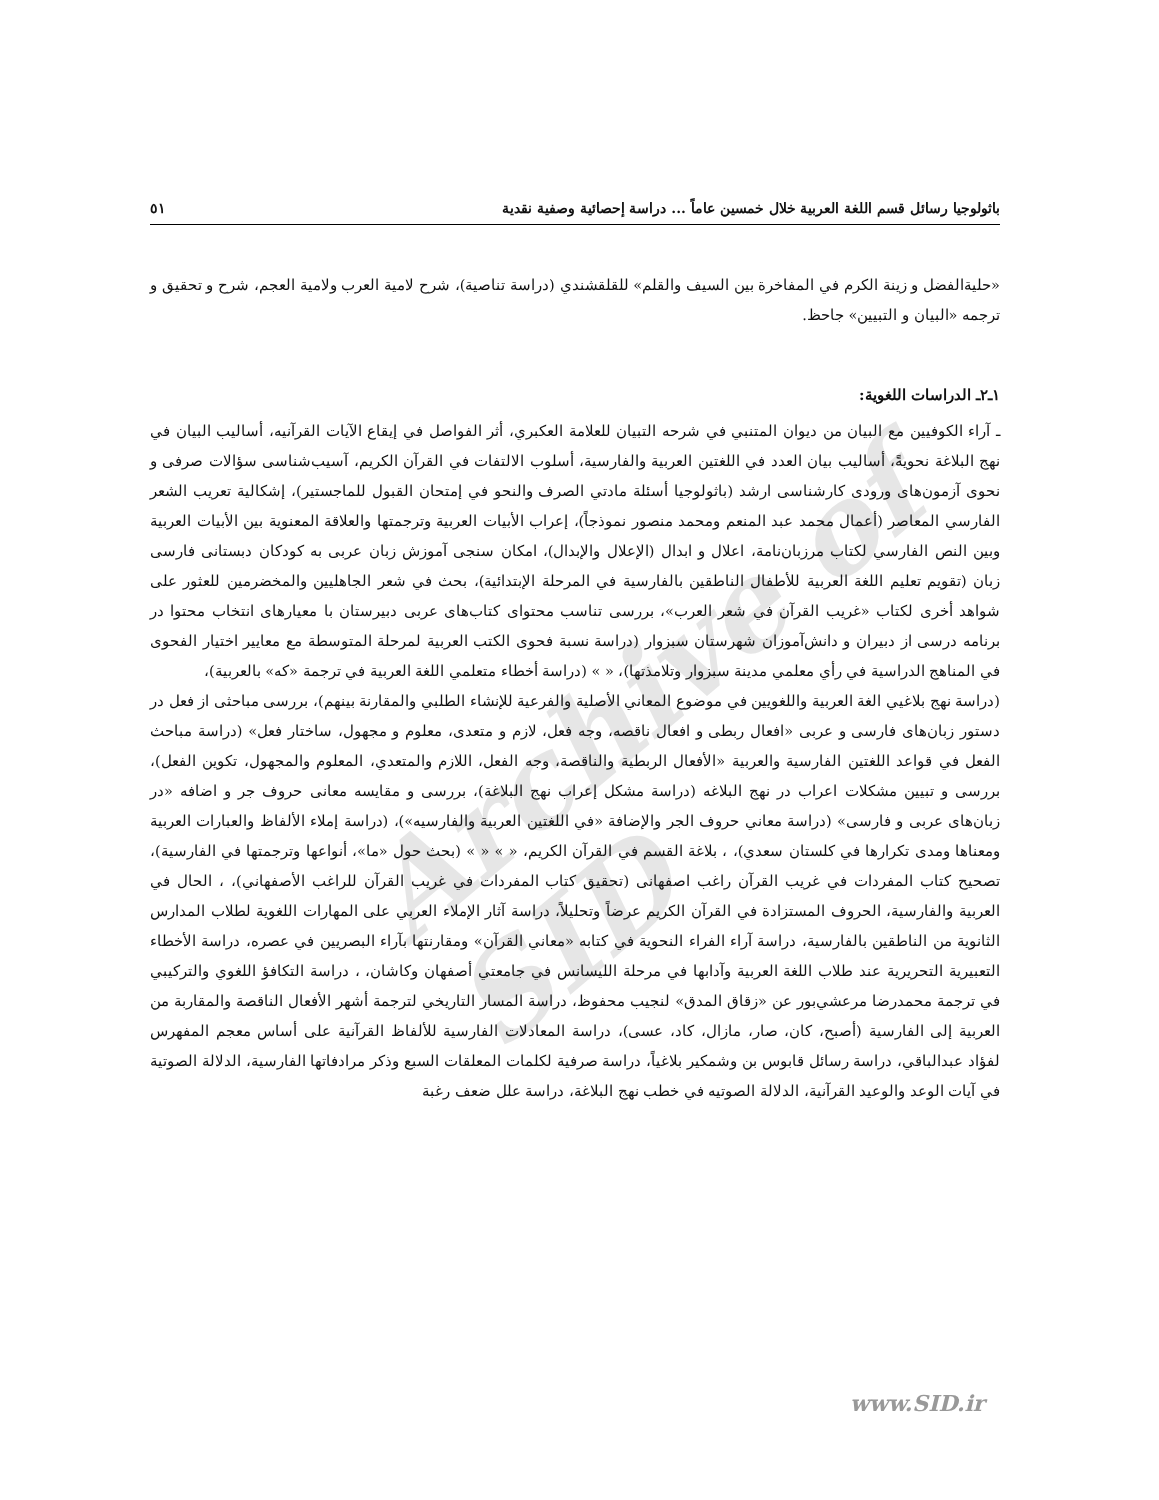Archive of SID
باثولوجيا رسائل قسم اللغة العربية خلال خمسين عاماً ... دراسة إحصائية وصفية نقدية ٥١
«حليةالفضل و زينة الكرم في المفاخرة بين السيف والقلم» للقلقشندي (دراسة تناصية)، شرح لامية العرب ولامية العجم، شرح و تحقيق و ترجمه «البيان و التبيين» جاحظ.
١ـ٢ـ الدراسات اللغوية:
ـ آراء الكوفيين مع البيان من ديوان المتنبي في شرحه التبيان للعلامة العكبري، أثر الفواصل في إيقاع الآيات القرآنيه، أساليب البيان في نهج البلاغة نحويةً، أساليب بيان العدد في اللغتين العربية والفارسية، أسلوب الالتفات في القرآن الكريم، آسيب‌شناسی سؤالات صرفی و نحوی آزمون‌های ورودی کارشناسی ارشد (باثولوجيا أسئلة مادتي الصرف والنحو في إمتحان القبول للماجستير)، إشكالية تعريب الشعر الفارسي المعاصر (أعمال محمد عبد المنعم ومحمد منصور نموذجاً)، إعراب الأبيات العربية وترجمتها والعلاقة المعنوية بين الأبيات العربية وبين النص الفارسي لكتاب مرزبان‌نامة، اعلال و ابدال (الإعلال والإبدال)، امکان سنجی آموزش زبان عربی به کودکان دبستانی فارسی زبان (تقويم تعليم اللغة العربية للأطفال الناطقين بالفارسية في المرحلة الإبتدائية)، بحث في شعر الجاهليين والمخضرمين للعثور على شواهد أخرى لكتاب «غريب القرآن في شعر العرب»، بررسی تناسب محتوای کتاب‌های عربی دبیرستان با معیارهای انتخاب محتوا در برنامه درسی از دبیران و دانش‌آموزان شهرستان سبزوار (دراسة نسبة فحوى الكتب العربية لمرحلة المتوسطة مع معايير اختيار الفحوى في المناهج الدراسية في رأي معلمي مدينة سبزوار وتلامذتها)، « » (دراسة أخطاء متعلمي اللغة العربية في ترجمة «كه» بالعربية)،
(دراسة نهج بلاغيي الغة العربية واللغويين في موضوع المعاني الأصلية والفرعية للإنشاء الطلبي والمقارنة بينهم)، بررسی مباحثی از فعل در دستور زبان‌های فارسی و عربی «افعال ربطی و افعال ناقصه، وجه فعل، لازم و متعدی، معلوم و مجهول، ساختار فعل» (دراسة مباحث الفعل في قواعد اللغتين الفارسية والعربية «الأفعال الربطية والناقصة، وجه الفعل، اللازم والمتعدي، المعلوم والمجهول، تكوين الفعل)، بررسی و تبیین مشکلات اعراب در نهج البلاغه (دراسة مشكل إعراب نهج البلاغة)، بررسی و مقایسه معانی حروف جر و اضافه «در زبان‌های عربی و فارسی» (دراسة معاني حروف الجر والإضافة «في اللغتين العربية والفارسيه»)، (دراسة إملاء الألفاظ والعبارات العربية ومعناها ومدى تكرارها في كلستان سعدي)، ، بلاغة القسم في القرآن الكريم، « » « » (بحث حول «ما»، أنواعها وترجمتها في الفارسية)، تصحيح كتاب المفردات في غريب القرآن راغب اصفهانى (تحقيق كتاب المفردات في غريب القرآن للراغب الأصفهاني)، ، الحال في العربية والفارسية، الحروف المستزادة في القرآن الكريم عرضاً وتحليلاً، دراسة آثار الإملاء العربي على المهارات اللغوية لطلاب المدارس الثانوية من الناطقين بالفارسية، دراسة آراء الفراء النحوية في كتابه «معاني القرآن» ومقارنتها بآراء البصريين في عصره، دراسة الأخطاء التعبيرية التحريرية عند طلاب اللغة العربية وآدابها في مرحلة الليسانس في جامعتي أصفهان وكاشان، ، دراسة التكافؤ اللغوي والتركيبي في ترجمة محمدرضا مرعشي‌بور عن «زقاق المدق» لنجيب محفوظ، دراسة المسار التاريخي لترجمة أشهر الأفعال الناقصة والمقاربة من العربية إلى الفارسية (أصبح، كان، صار، مازال، كاد، عسى)، دراسة المعادلات الفارسية للألفاظ القرآنية على أساس معجم المفهرس لفؤاد عبدالباقي، دراسة رسائل قابوس بن وشمكير بلاغياً، دراسة صرفية لكلمات المعلقات السبع وذكر مرادفاتها الفارسية، الدلالة الصوتية في آيات الوعد والوعيد القرآنية، الدلالة الصوتيه في خطب نهج البلاغة، دراسة علل ضعف رغبة
www.SID.ir